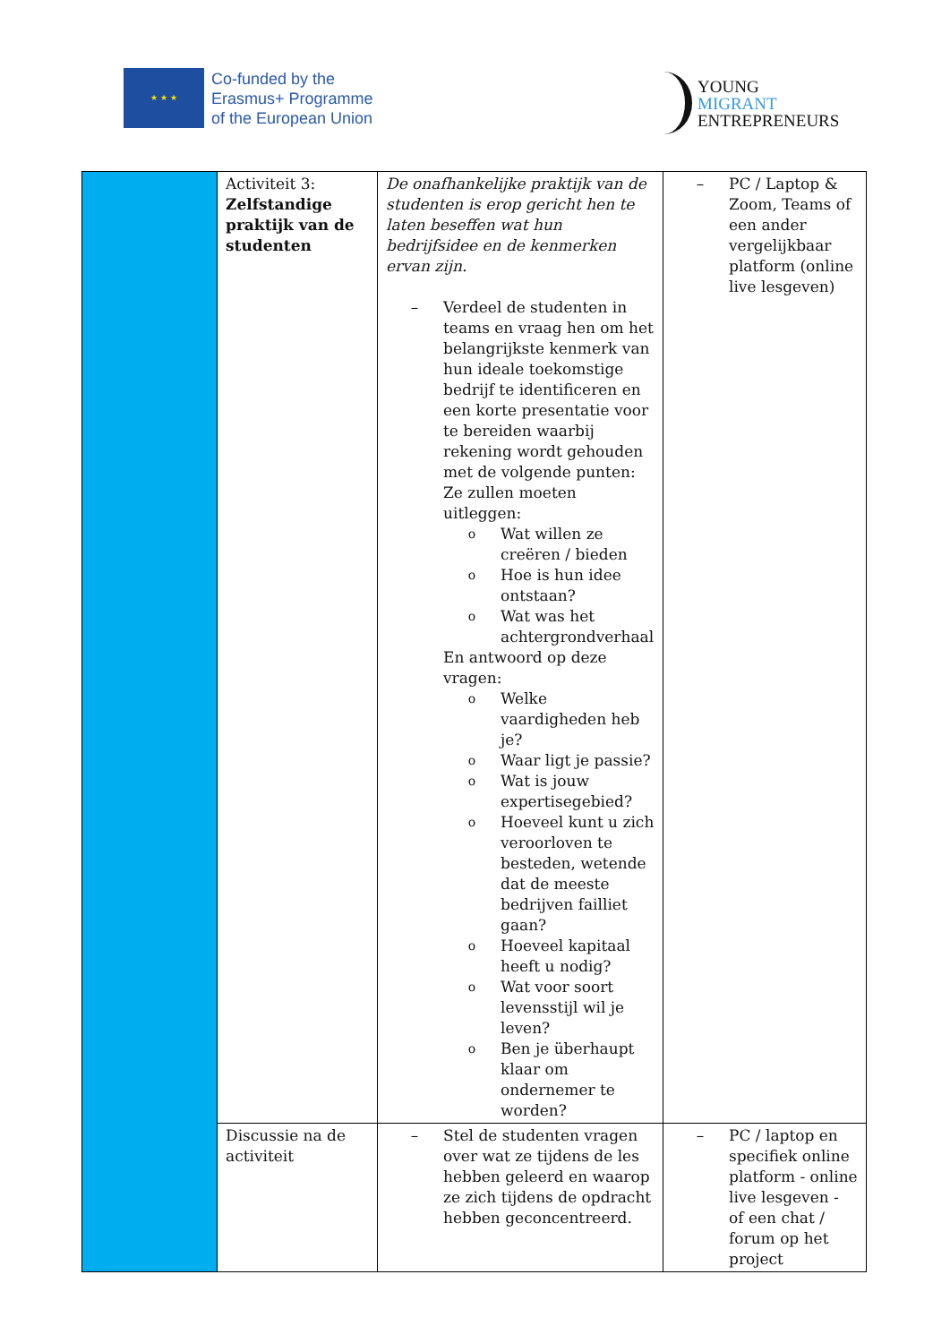★ ★ ★
Co-funded by the
Erasmus+ Programme
of the European Union
YOUNG
MIGRANT
ENTREPRENEURS
| | Activiteit 3: Zelfstandige praktijk van de studenten | De onafhankelijke praktijk van de studenten is erop gericht hen te laten beseffen wat hun bedrijfsidee en de kenmerken ervan zijn. – Verdeel de studenten in teams en vraag hen om het belangrijkste kenmerk van hun ideale toekomstige bedrijf te identificeren en een korte presentatie voor te bereiden waarbij rekening wordt gehouden met de volgende punten: Ze zullen moeten uitleggen: o Wat willen ze creëren / bieden o Hoe is hun idee ontstaan? o Wat was het achtergrondverhaal En antwoord op deze vragen: o Welke vaardigheden heb je? o Waar ligt je passie? o Wat is jouw expertisegebied? o Hoeveel kunt u zich veroorloven te besteden, wetende dat de meeste bedrijven failliet gaan? o Hoeveel kapitaal heeft u nodig? o Wat voor soort levensstijl wil je leven? o Ben je überhaupt klaar om ondernemer te worden? | – PC / Laptop & Zoom, Teams of een ander vergelijkbaar platform (online live lesgeven) |
| | Discussie na de activiteit | – Stel de studenten vragen over wat ze tijdens de les hebben geleerd en waarop ze zich tijdens de opdracht hebben geconcentreerd. | – PC / laptop en specifiek online platform - online live lesgeven - of een chat / forum op het project |